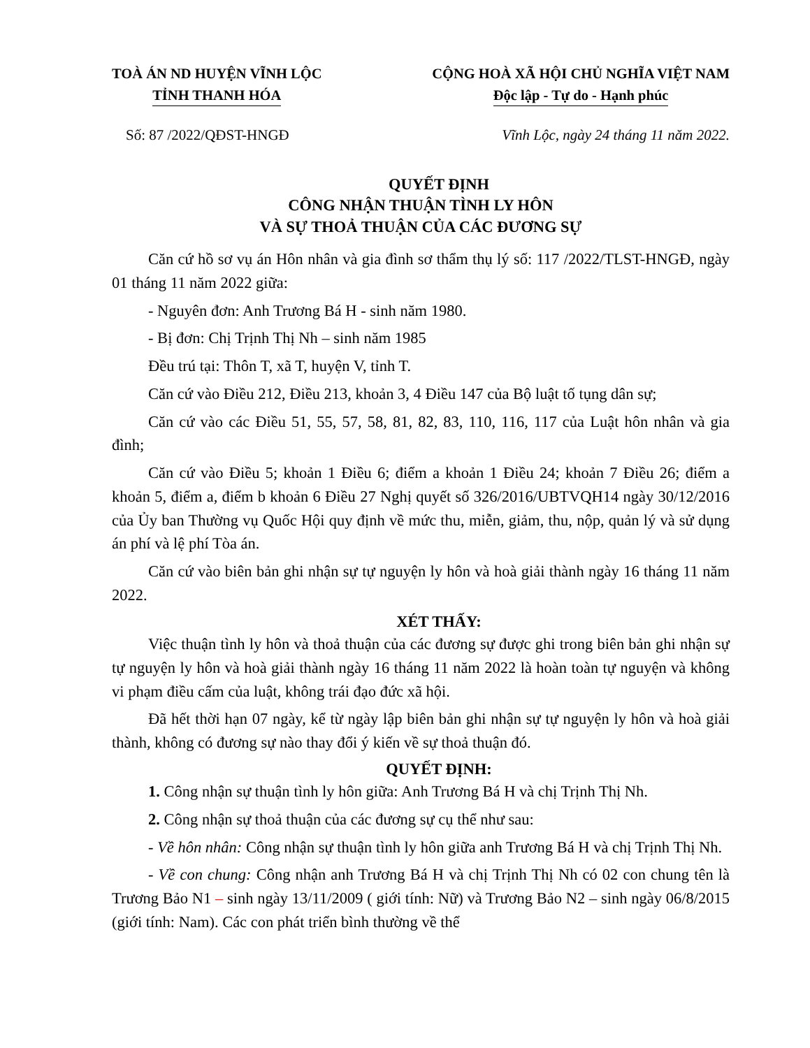TOÀ ÁN ND HUYỆN VĨNH LỘC
TỈNH THANH HÓA
CỘNG HOÀ XÃ HỘI CHỦ NGHĨA VIỆT NAM
Độc lập - Tự do - Hạnh phúc
Số: 87 /2022/QĐST-HNGĐ Vĩnh Lộc, ngày 24 tháng 11 năm 2022.
QUYẾT ĐỊNH
CÔNG NHẬN THUẬN TÌNH LY HÔN
VÀ SỰ THOẢ THUẬN CỦA CÁC ĐƯƠNG SỰ
Căn cứ hồ sơ vụ án Hôn nhân và gia đình sơ thẩm thụ lý số: 117 /2022/TLST-HNGĐ, ngày 01 tháng 11 năm 2022 giữa:
- Nguyên đơn: Anh Trương Bá H - sinh năm 1980.
- Bị đơn: Chị Trịnh Thị Nh – sinh năm 1985
Đều trú tại: Thôn T, xã T, huyện V, tỉnh T.
Căn cứ vào Điều 212, Điều 213, khoản 3, 4 Điều 147 của Bộ luật tố tụng dân sự;
Căn cứ vào các Điều 51, 55, 57, 58, 81, 82, 83, 110, 116, 117 của Luật hôn nhân và gia đình;
Căn cứ vào Điều 5; khoản 1 Điều 6; điểm a khoản 1 Điều 24; khoản 7 Điều 26; điểm a khoản 5, điểm a, điểm b khoản 6 Điều 27 Nghị quyết số 326/2016/UBTVQH14 ngày 30/12/2016 của Ủy ban Thường vụ Quốc Hội quy định về mức thu, miễn, giảm, thu, nộp, quản lý và sử dụng án phí và lệ phí Tòa án.
Căn cứ vào biên bản ghi nhận sự tự nguyện ly hôn và hoà giải thành ngày 16 tháng 11 năm 2022.
XÉT THẤY:
Việc thuận tình ly hôn và thoả thuận của các đương sự được ghi trong biên bản ghi nhận sự tự nguyện ly hôn và hoà giải thành ngày 16 tháng 11 năm 2022 là hoàn toàn tự nguyện và không vi phạm điều cấm của luật, không trái đạo đức xã hội.
Đã hết thời hạn 07 ngày, kể từ ngày lập biên bản ghi nhận sự tự nguyện ly hôn và hoà giải thành, không có đương sự nào thay đổi ý kiến về sự thoả thuận đó.
QUYẾT ĐỊNH:
1. Công nhận sự thuận tình ly hôn giữa: Anh Trương Bá H và chị Trịnh Thị Nh.
2. Công nhận sự thoả thuận của các đương sự cụ thể như sau:
- Về hôn nhân: Công nhận sự thuận tình ly hôn giữa anh Trương Bá H và chị Trịnh Thị Nh.
- Về con chung: Công nhận anh Trương Bá H và chị Trịnh Thị Nh có 02 con chung tên là Trương Bảo N1 – sinh ngày 13/11/2009 ( giới tính: Nữ) và Trương Bảo N2 – sinh ngày 06/8/2015 (giới tính: Nam). Các con phát triển bình thường về thể